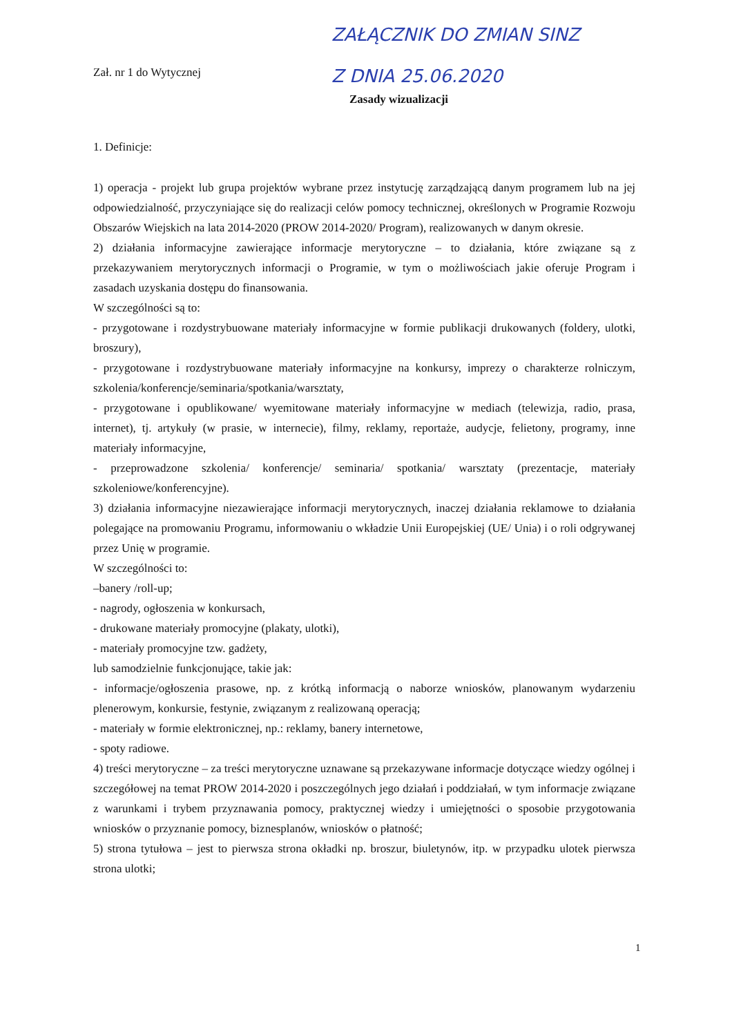ZAŁĄCZNIK DO ZMIAN SINZ
Z DNIA 25.06.2020
Zał. nr 1 do Wytycznej
Zasady wizualizacji
1. Definicje:
1) operacja - projekt lub grupa projektów wybrane przez instytucję zarządzającą danym programem lub na jej odpowiedzialność, przyczyniające się do realizacji celów pomocy technicznej, określonych w Programie Rozwoju Obszarów Wiejskich na lata 2014-2020 (PROW 2014-2020/ Program), realizowanych w danym okresie.
2) działania informacyjne zawierające informacje merytoryczne – to działania, które związane są z przekazywaniem merytorycznych informacji o Programie, w tym o możliwościach jakie oferuje Program i zasadach uzyskania dostępu do finansowania.
W szczególności są to:
- przygotowane i rozdystrybuowane materiały informacyjne w formie publikacji drukowanych (foldery, ulotki, broszury),
- przygotowane i rozdystrybuowane materiały informacyjne na konkursy, imprezy o charakterze rolniczym, szkolenia/konferencje/seminaria/spotkania/warsztaty,
- przygotowane i opublikowane/ wyemitowane materiały informacyjne w mediach (telewizja, radio, prasa, internet), tj. artykuły (w prasie, w internecie), filmy, reklamy, reportaże, audycje, felietony, programy, inne materiały informacyjne,
- przeprowadzone szkolenia/ konferencje/ seminaria/ spotkania/ warsztaty (prezentacje, materiały szkoleniowe/konferencyjne).
3) działania informacyjne niezawierające informacji merytorycznych, inaczej działania reklamowe to działania polegające na promowaniu Programu, informowaniu o wkładzie Unii Europejskiej (UE/ Unia) i o roli odgrywanej przez Unię w programie.
W szczególności to:
–banery /roll-up;
- nagrody, ogłoszenia w konkursach,
- drukowane materiały promocyjne (plakaty, ulotki),
- materiały promocyjne tzw. gadżety,
lub samodzielnie funkcjonujące, takie jak:
- informacje/ogłoszenia prasowe, np. z krótką informacją o naborze wniosków, planowanym wydarzeniu plenerowym, konkursie, festynie, związanym z realizowaną operacją;
- materiały w formie elektronicznej, np.: reklamy, banery internetowe,
- spoty radiowe.
4) treści merytoryczne – za treści merytoryczne uznawane są przekazywane informacje dotyczące wiedzy ogólnej i szczegółowej na temat PROW 2014-2020 i poszczególnych jego działań i poddziałań, w tym informacje związane z warunkami i trybem przyznawania pomocy, praktycznej wiedzy i umiejętności o sposobie przygotowania wniosków o przyznanie pomocy, biznesplanów, wniosków o płatność;
5) strona tytułowa – jest to pierwsza strona okładki np. broszur, biuletynów, itp. w przypadku ulotek pierwsza strona ulotki;
1